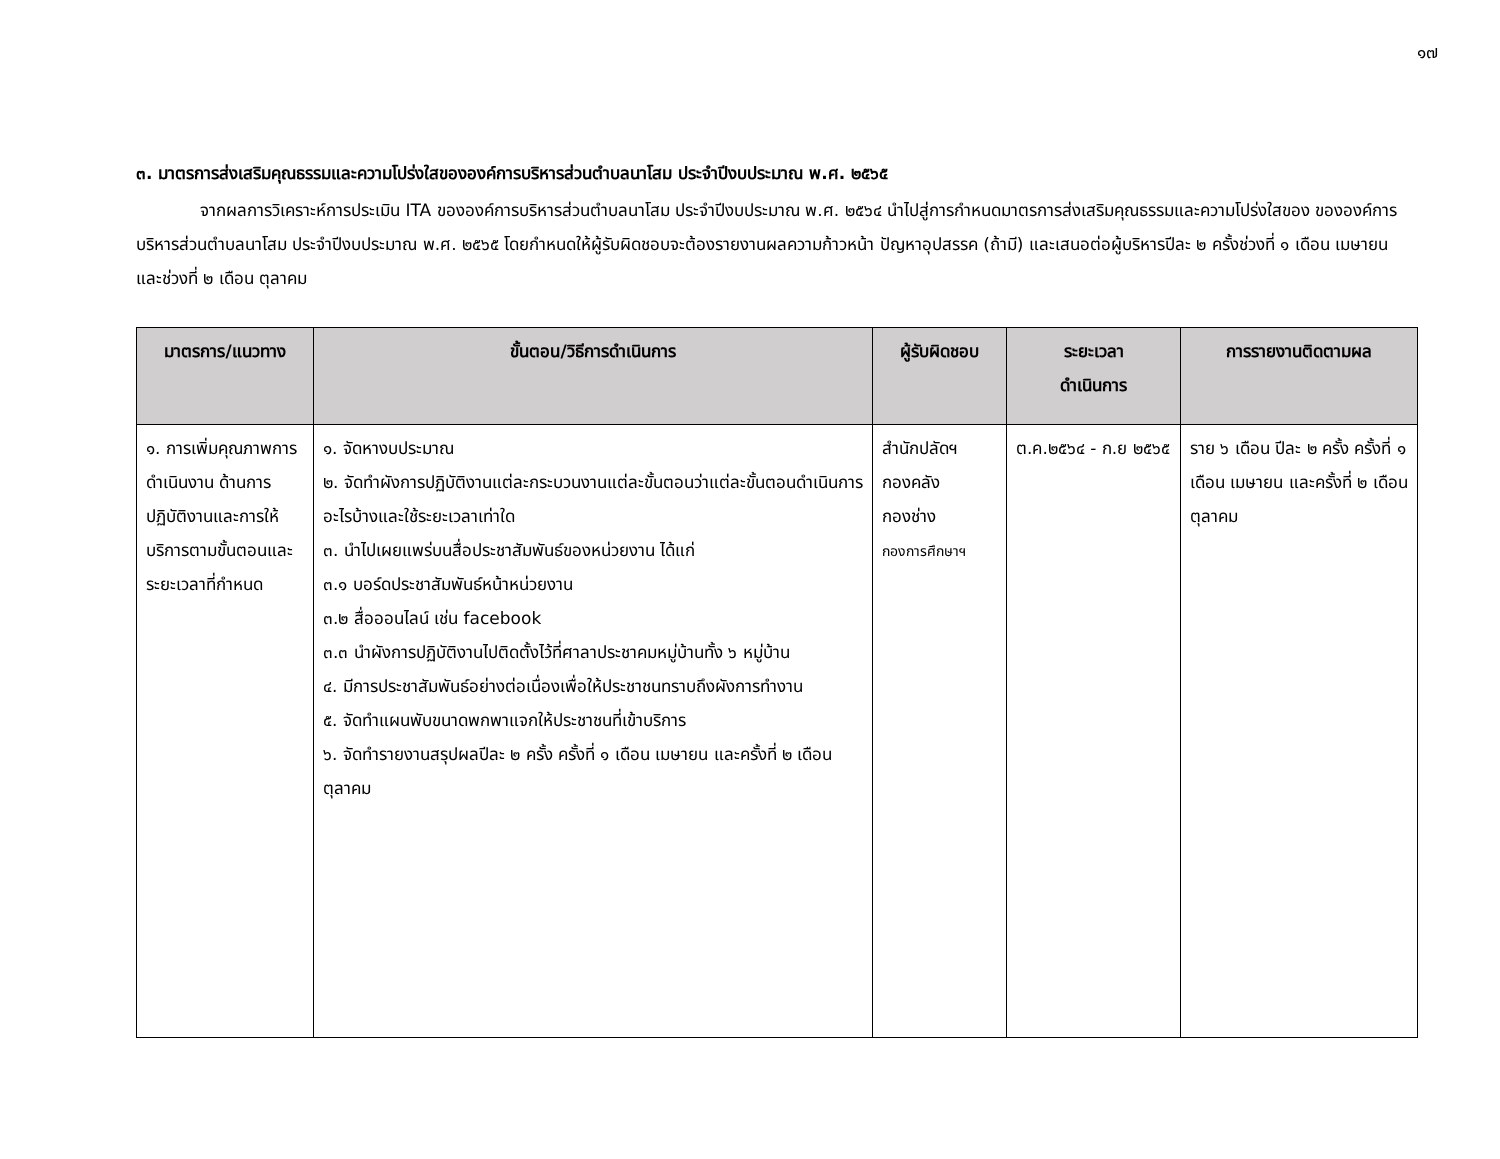๑๗
๓. มาตรการส่งเสริมคุณธรรมและความโปร่งใสขององค์การบริหารส่วนตำบลนาโสม ประจำปีงบประมาณ พ.ศ. ๒๕๖๕
จากผลการวิเคราะห์การประเมิน ITA ขององค์การบริหารส่วนตำบลนาโสม ประจำปีงบประมาณ พ.ศ. ๒๕๖๔ นำไปสู่การกำหนดมาตรการส่งเสริมคุณธรรมและความโปร่งใสของ ขององค์การบริหารส่วนตำบลนาโสม ประจำปีงบประมาณ พ.ศ. ๒๕๖๕ โดยกำหนดให้ผู้รับผิดชอบจะต้องรายงานผลความก้าวหน้า ปัญหาอุปสรรค (ถ้ามี) และเสนอต่อผู้บริหารปีละ ๒ ครั้งช่วงที่ ๑ เดือน เมษายน และช่วงที่ ๒ เดือน ตุลาคม
| มาตรการ/แนวทาง | ขั้นตอน/วิธีการดำเนินการ | ผู้รับผิดชอบ | ระยะเวลา ดำเนินการ | การรายงานติดตามผล |
| --- | --- | --- | --- | --- |
| ๑. การเพิ่มคุณภาพการดำเนินงาน ด้านการปฏิบัติงานและการให้บริการตามขั้นตอนและระยะเวลาที่กำหนด | ๑. จัดหางบประมาณ ๒. จัดทำผังการปฏิบัติงานแต่ละกระบวนงานแต่ละขั้นตอนว่าแต่ละขั้นตอนดำเนินการอะไรบ้างและใช้ระยะเวลาเท่าใด ๓. นำไปเผยแพร่บนสื่อประชาสัมพันธ์ของหน่วยงาน ได้แก่ ๓.๑ บอร์ดประชาสัมพันธ์หน้าหน่วยงาน ๓.๒ สื่อออนไลน์ เช่น facebook ๓.๓ นำผังการปฏิบัติงานไปติดตั้งไว้ที่ศาลาประชาคมหมู่บ้านทั้ง ๖ หมู่บ้าน ๔. มีการประชาสัมพันธ์อย่างต่อเนื่องเพื่อให้ประชาชนทราบถึงผังการทำงาน ๕. จัดทำแผนพับขนาดพกพาแจกให้ประชาชนที่เข้าบริการ ๖. จัดทำรายงานสรุปผลปีละ ๒ ครั้ง ครั้งที่ ๑ เดือน เมษายน และครั้งที่ ๒ เดือน ตุลาคม | สำนักปลัดฯ กองคลัง กองช่าง กองการศึกษาฯ | ต.ค.๒๕๖๔ - ก.ย ๒๕๖๕ | ราย ๖ เดือน ปีละ ๒ ครั้ง ครั้งที่ ๑ เดือน เมษายน และครั้งที่ ๒ เดือน ตุลาคม |